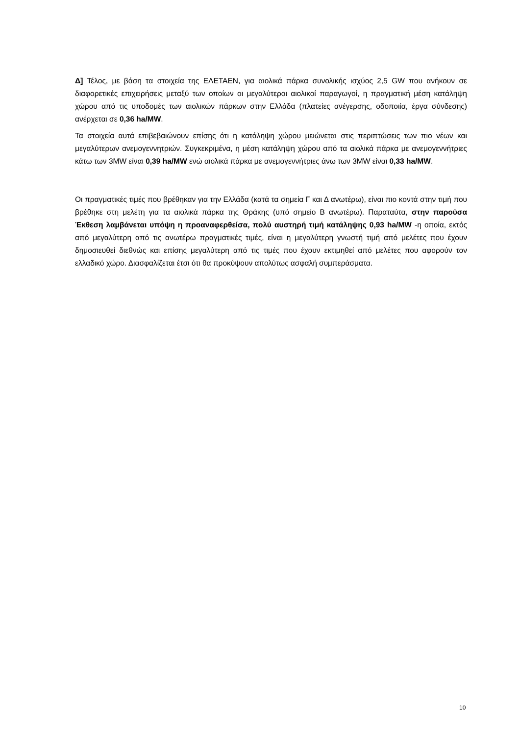Δ] Τέλος, με βάση τα στοιχεία της ΕΛΕΤΑΕΝ, για αιολικά πάρκα συνολικής ισχύος 2,5 GW που ανήκουν σε διαφορετικές επιχειρήσεις μεταξύ των οποίων οι μεγαλύτεροι αιολικοί παραγωγοί, η πραγματική μέση κατάληψη χώρου από τις υποδομές των αιολικών πάρκων στην Ελλάδα (πλατείες ανέγερσης, οδοποιία, έργα σύνδεσης) ανέρχεται σε 0,36 ha/MW.
Τα στοιχεία αυτά επιβεβαιώνουν επίσης ότι η κατάληψη χώρου μειώνεται στις περιπτώσεις των πιο νέων και μεγαλύτερων ανεμογεννητριών. Συγκεκριμένα, η μέση κατάληψη χώρου από τα αιολικά πάρκα με ανεμογεννήτριες κάτω των 3MW είναι 0,39 ha/MW ενώ αιολικά πάρκα με ανεμογεννήτριες άνω των 3MW είναι 0,33 ha/MW.
Οι πραγματικές τιμές που βρέθηκαν για την Ελλάδα (κατά τα σημεία Γ και Δ ανωτέρω), είναι πιο κοντά στην τιμή που βρέθηκε στη μελέτη για τα αιολικά πάρκα της Θράκης (υπό σημείο Β ανωτέρω). Παραταύτα, στην παρούσα Έκθεση λαμβάνεται υπόψη η προαναφερθείσα, πολύ αυστηρή τιμή κατάληψης 0,93 ha/MW -η οποία, εκτός από μεγαλύτερη από τις ανωτέρω πραγματικές τιμές, είναι η μεγαλύτερη γνωστή τιμή από μελέτες που έχουν δημοσιευθεί διεθνώς και επίσης μεγαλύτερη από τις τιμές που έχουν εκτιμηθεί από μελέτες που αφορούν τον ελλαδικό χώρο. Διασφαλίζεται έτσι ότι θα προκύψουν απολύτως ασφαλή συμπεράσματα.
10